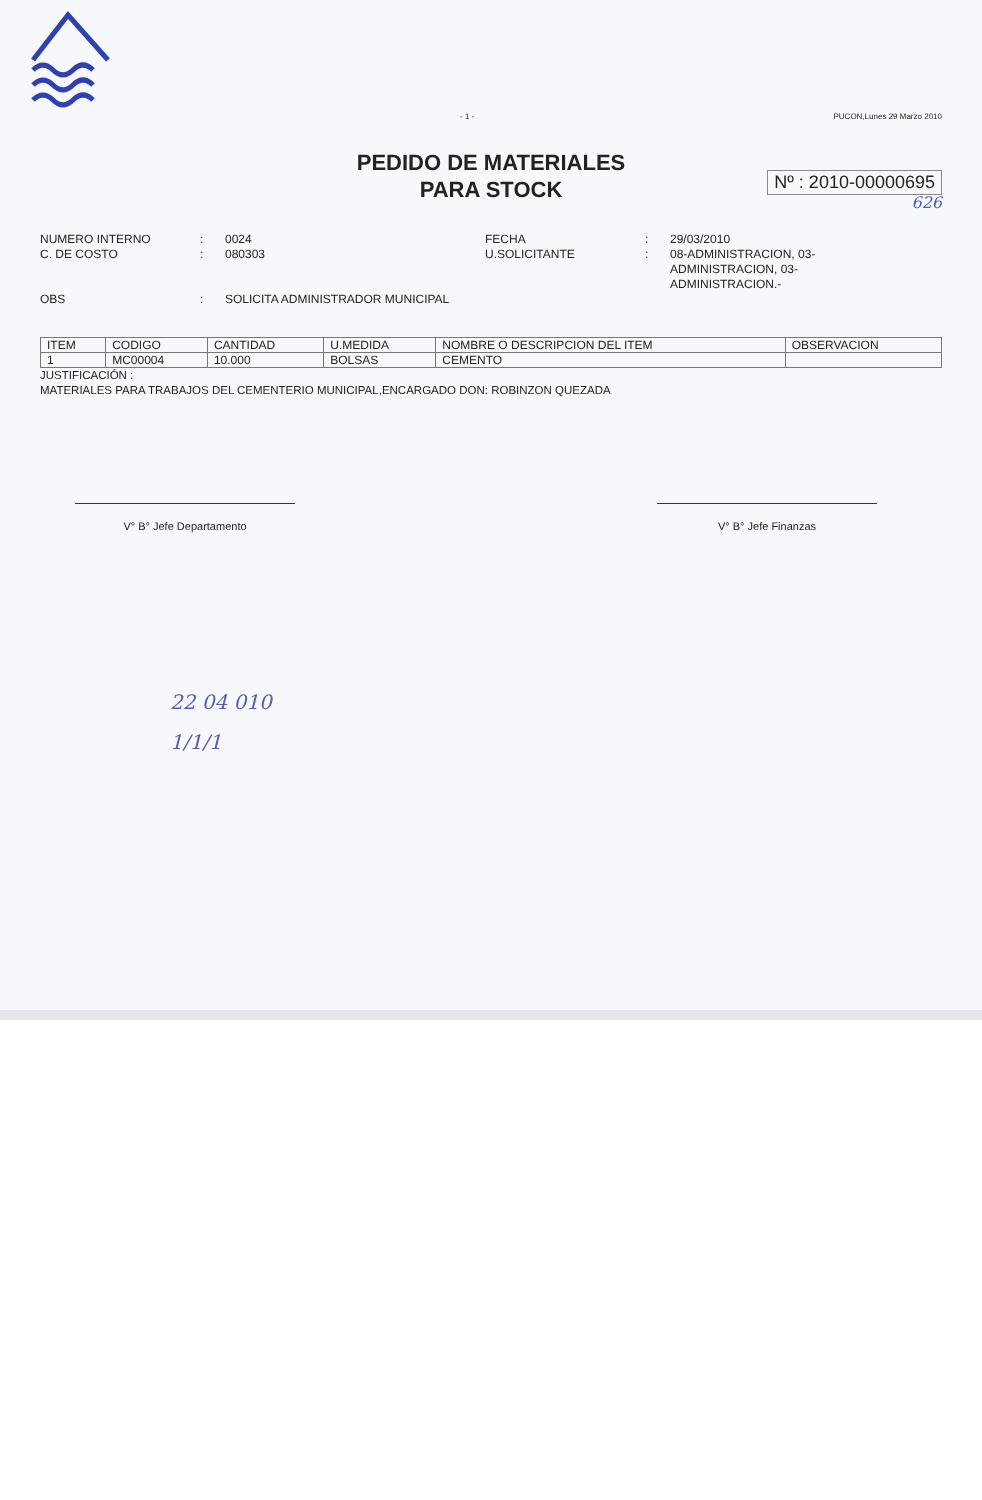- 1 - PUCON,Lunes 29 Marzo 2010
PEDIDO DE MATERIALES
PARA STOCK
Nº : 2010-00000695
626
NUMERO INTERNO: 0024 FECHA: 29/03/2010 C. DE COSTO: 080303 U.SOLICITANTE: 08-ADMINISTRACION, 03-ADMINISTRACION, 03-ADMINISTRACION.- OBS: SOLICITA ADMINISTRADOR MUNICIPAL
| ITEM | CODIGO | CANTIDAD | U.MEDIDA | NOMBRE O DESCRIPCION DEL ITEM | OBSERVACION |
| --- | --- | --- | --- | --- | --- |
| 1 | MC00004 | 10.000 | BOLSAS | CEMENTO | |
JUSTIFICACIÓN :
MATERIALES PARA TRABAJOS DEL CEMENTERIO MUNICIPAL,ENCARGADO DON: ROBINZON QUEZADA
V° B° Jefe Departamento V° B° Jefe Finanzas
22 04 010
1/1/1